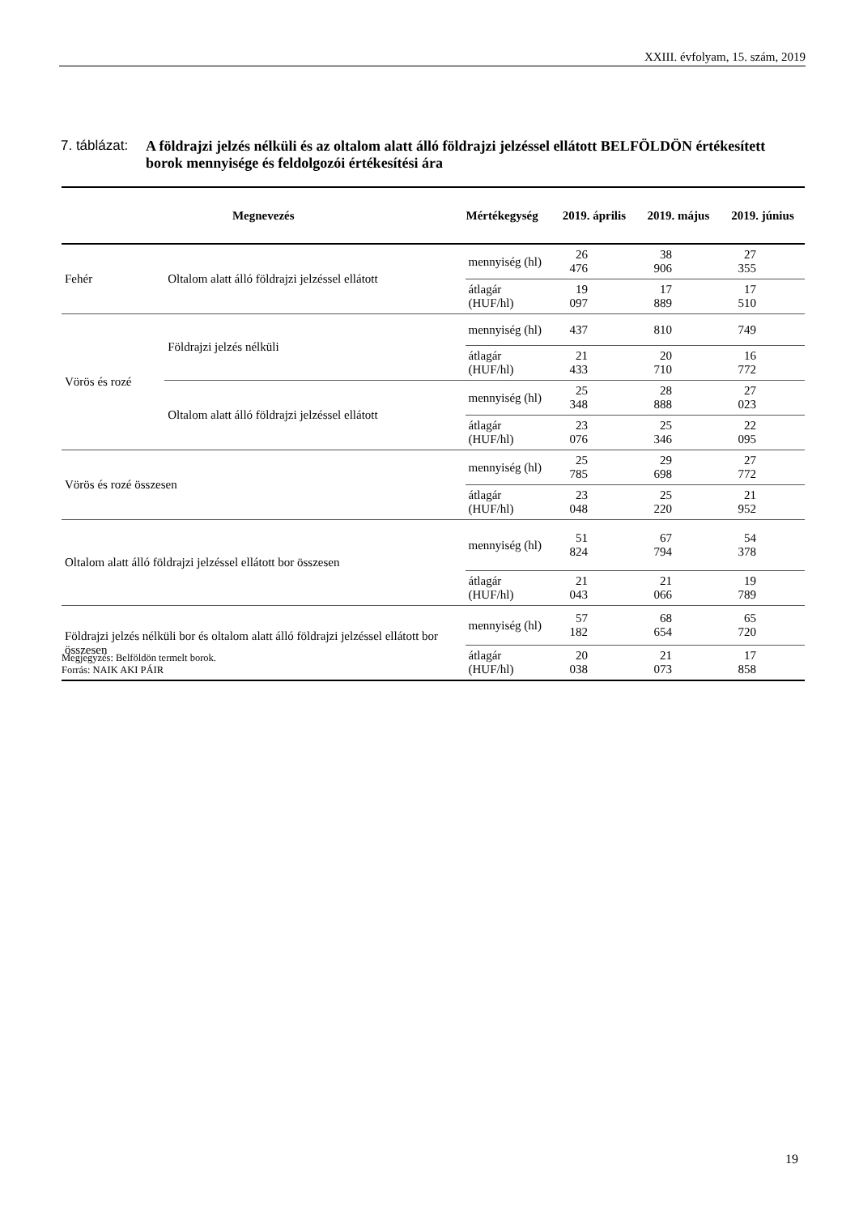XXIII. évfolyam, 15. szám, 2019
7. táblázat:
A földrajzi jelzés nélküli és az oltalom alatt álló földrajzi jelzéssel ellátott BELFÖLDÖN értékesített borok mennyisége és feldolgozói értékesítési ára
| Megnevezés | | Mértékegység | 2019. április | 2019. május | 2019. június |
| --- | --- | --- | --- | --- | --- |
| Fehér | Oltalom alatt álló földrajzi jelzéssel ellátott | mennyiség (hl) | 26 476 | 38 906 | 27 355 |
| | | átlagár (HUF/hl) | 19 097 | 17 889 | 17 510 |
| Vörös és rozé | Földrajzi jelzés nélküli | mennyiség (hl) | 437 | 810 | 749 |
| | | átlagár (HUF/hl) | 21 433 | 20 710 | 16 772 |
| | Oltalom alatt álló földrajzi jelzéssel ellátott | mennyiség (hl) | 25 348 | 28 888 | 27 023 |
| | | átlagár (HUF/hl) | 23 076 | 25 346 | 22 095 |
| Vörös és rozé összesen | | mennyiség (hl) | 25 785 | 29 698 | 27 772 |
| | | átlagár (HUF/hl) | 23 048 | 25 220 | 21 952 |
| Oltalom alatt álló földrajzi jelzéssel ellátott bor összesen | | mennyiség (hl) | 51 824 | 67 794 | 54 378 |
| | | átlagár (HUF/hl) | 21 043 | 21 066 | 19 789 |
| Földrajzi jelzés nélküli bor és oltalom alatt álló földrajzi jelzéssel ellátott bor összesen | | mennyiség (hl) | 57 182 | 68 654 | 65 720 |
| | | átlagár (HUF/hl) | 20 038 | 21 073 | 17 858 |
Megjegyzés: Belföldön termelt borok.
Forrás: NAIK AKI PÁIR
19